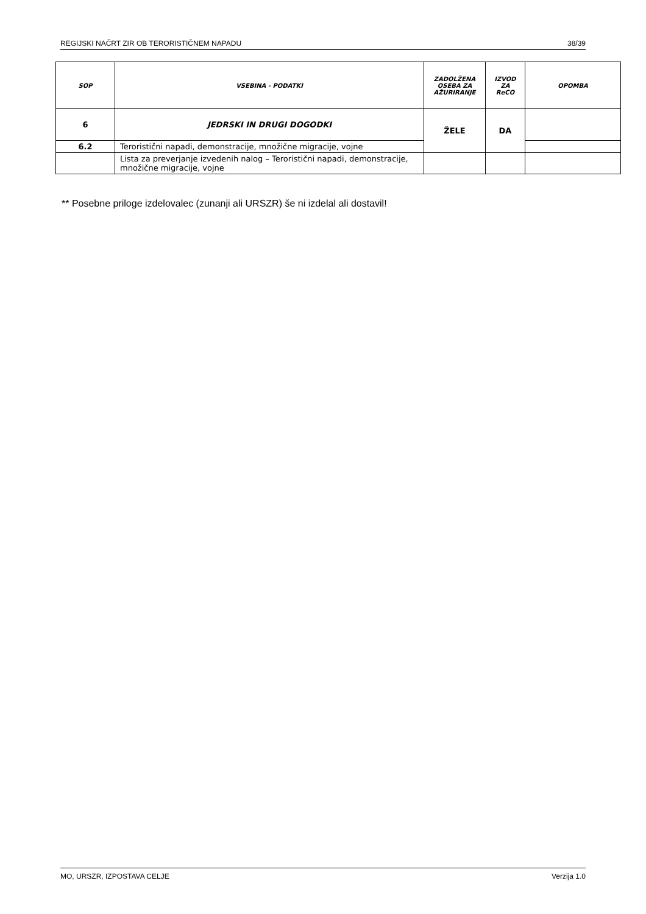REGIJSKI NAČRT ZIR OB TERORISTIČNEM NAPADU 38/39
| SOP | VSEBINA - PODATKI | ZADOLŽENA OSEBA ZA AŽURIRANJE | IZVOD ZA ReCO | OPOMBA |
| --- | --- | --- | --- | --- |
| 6 | JEDRSKI IN DRUGI DOGODKI | ŽELE | DA | |
| 6.2 | Teroristični napadi, demonstracije, množične migracije, vojne | | | |
| | Lista za preverjanje izvedenih nalog – Teroristični napadi, demonstracije, množične migracije, vojne | | | |
** Posebne priloge izdelovalec (zunanji ali URSZR) še ni izdelal ali dostavil!
MO, URSZR, IZPOSTAVA CELJE Verzija 1.0